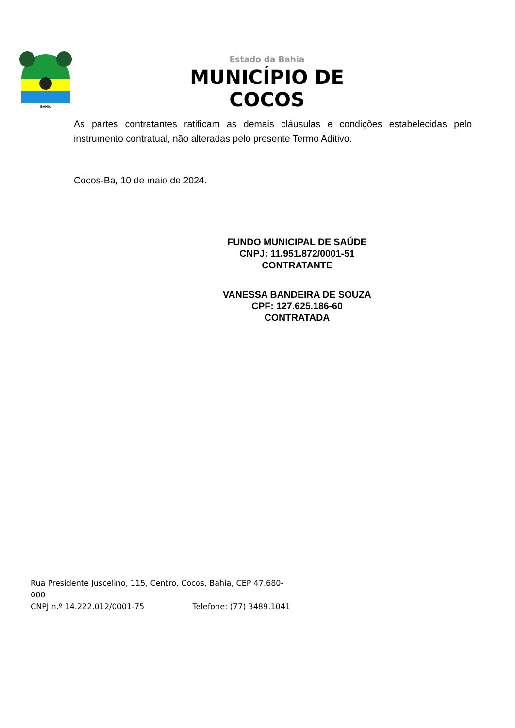BAHIA
Estado da Bahia
MUNICÍPIO DE COCOS
As partes contratantes ratificam as demais cláusulas e condições estabelecidas pelo instrumento contratual, não alteradas pelo presente Termo Aditivo.
Cocos-Ba, 10 de maio de 2024.
FUNDO MUNICIPAL DE SAÚDE
CNPJ: 11.951.872/0001-51
CONTRATANTE
VANESSA BANDEIRA DE SOUZA
CPF: 127.625.186-60
CONTRATADA
Rua Presidente Juscelino, 115, Centro, Cocos, Bahia, CEP 47.680-000
CNPJ n.º 14.222.012/0001-75 Telefone: (77) 3489.1041